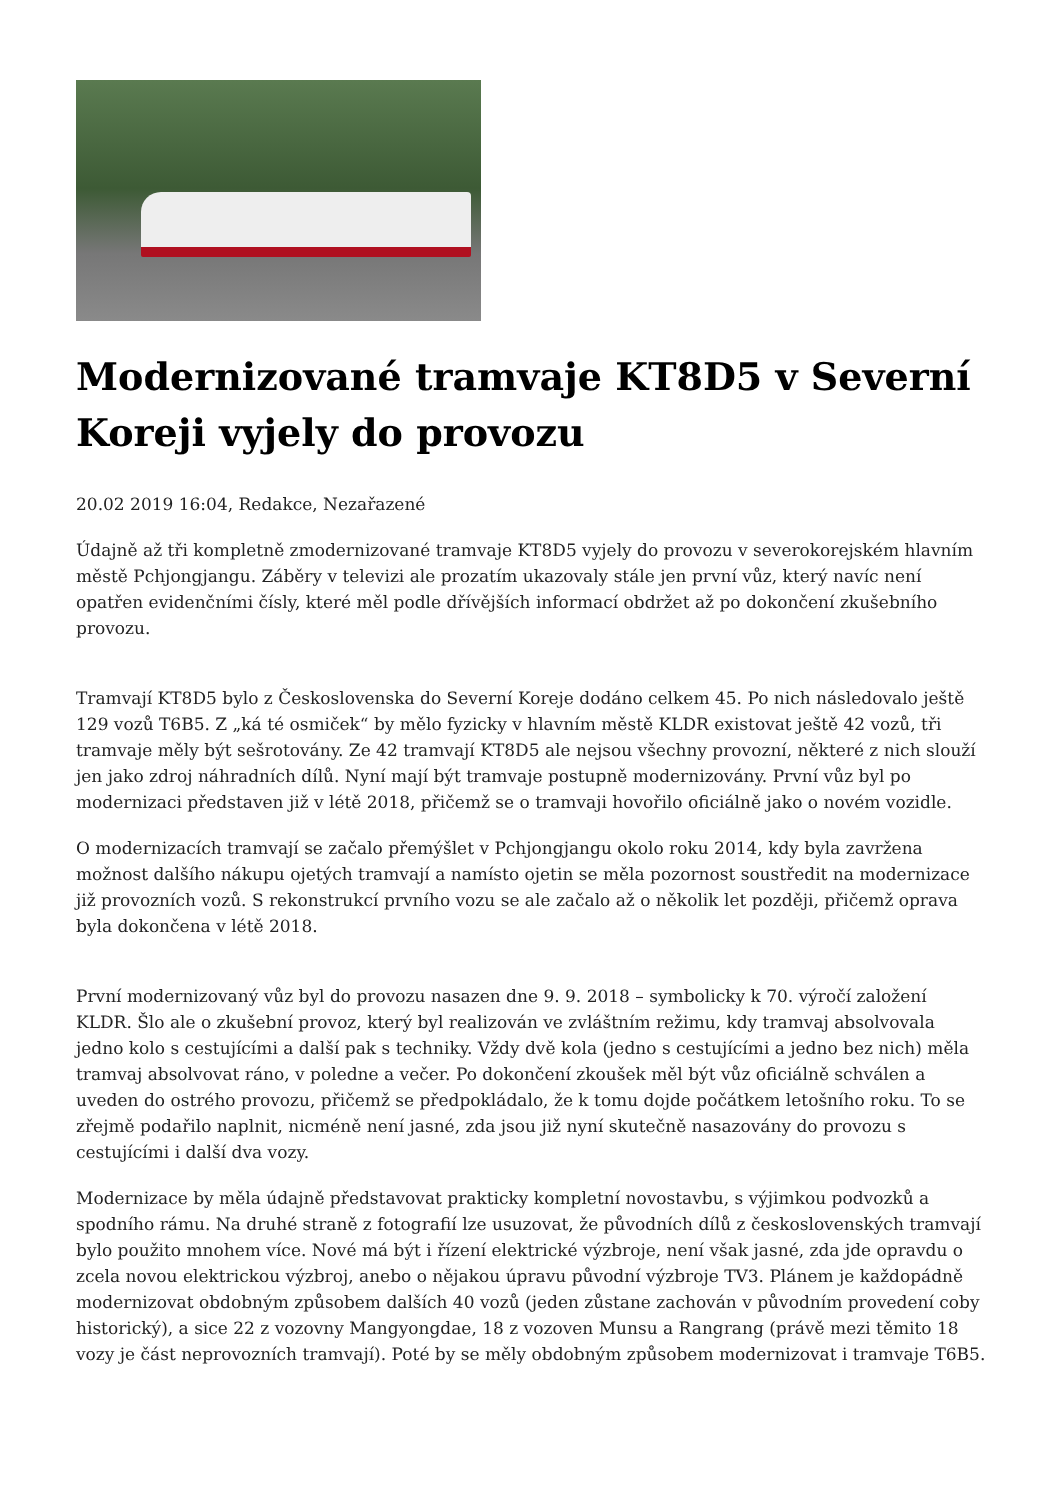Modernizované tramvaje KT8D5 v Severní Koreji vyjely do provozu
20.02 2019 16:04, Redakce, Nezařazené
Údajně až tři kompletně zmodernizované tramvaje KT8D5 vyjely do provozu v severokorejském hlavním městě Pchjongjangu. Záběry v televizi ale prozatím ukazovaly stále jen první vůz, který navíc není opatřen evidenčními čísly, které měl podle dřívějších informací obdržet až po dokončení zkušebního provozu.
Tramvají KT8D5 bylo z Československa do Severní Koreje dodáno celkem 45. Po nich následovalo ještě 129 vozů T6B5. Z „ká té osmiček“ by mělo fyzicky v hlavním městě KLDR existovat ještě 42 vozů, tři tramvaje měly být sešrotovány. Ze 42 tramvají KT8D5 ale nejsou všechny provozní, některé z nich slouží jen jako zdroj náhradních dílů. Nyní mají být tramvaje postupně modernizovány. První vůz byl po modernizaci představen již v létě 2018, přičemž se o tramvaji hovořilo oficiálně jako o novém vozidle.
O modernizacích tramvají se začalo přemýšlet v Pchjongjangu okolo roku 2014, kdy byla zavržena možnost dalšího nákupu ojetých tramvají a namísto ojetin se měla pozornost soustředit na modernizace již provozních vozů. S rekonstrukcí prvního vozu se ale začalo až o několik let později, přičemž oprava byla dokončena v létě 2018.
První modernizovaný vůz byl do provozu nasazen dne 9. 9. 2018 – symbolicky k 70. výročí založení KLDR. Šlo ale o zkušební provoz, který byl realizován ve zvláštním režimu, kdy tramvaj absolvovala jedno kolo s cestujícími a další pak s techniky. Vždy dvě kola (jedno s cestujícími a jedno bez nich) měla tramvaj absolvovat ráno, v poledne a večer. Po dokončení zkoušek měl být vůz oficiálně schválen a uveden do ostrého provozu, přičemž se předpokládalo, že k tomu dojde počátkem letošního roku. To se zřejmě podařilo naplnit, nicméně není jasné, zda jsou již nyní skutečně nasazovány do provozu s cestujícími i další dva vozy.
Modernizace by měla údajně představovat prakticky kompletní novostavbu, s výjimkou podvozků a spodního rámu. Na druhé straně z fotografií lze usuzovat, že původních dílů z československých tramvají bylo použito mnohem více. Nové má být i řízení elektrické výzbroje, není však jasné, zda jde opravdu o zcela novou elektrickou výzbroj, anebo o nějakou úpravu původní výzbroje TV3. Plánem je každopádně modernizovat obdobným způsobem dalších 40 vozů (jeden zůstane zachován v původním provedení coby historický), a sice 22 z vozovny Mangyongdae, 18 z vozoven Munsu a Rangrang (právě mezi těmito 18 vozy je část neprovozních tramvají). Poté by se měly obdobným způsobem modernizovat i tramvaje T6B5.